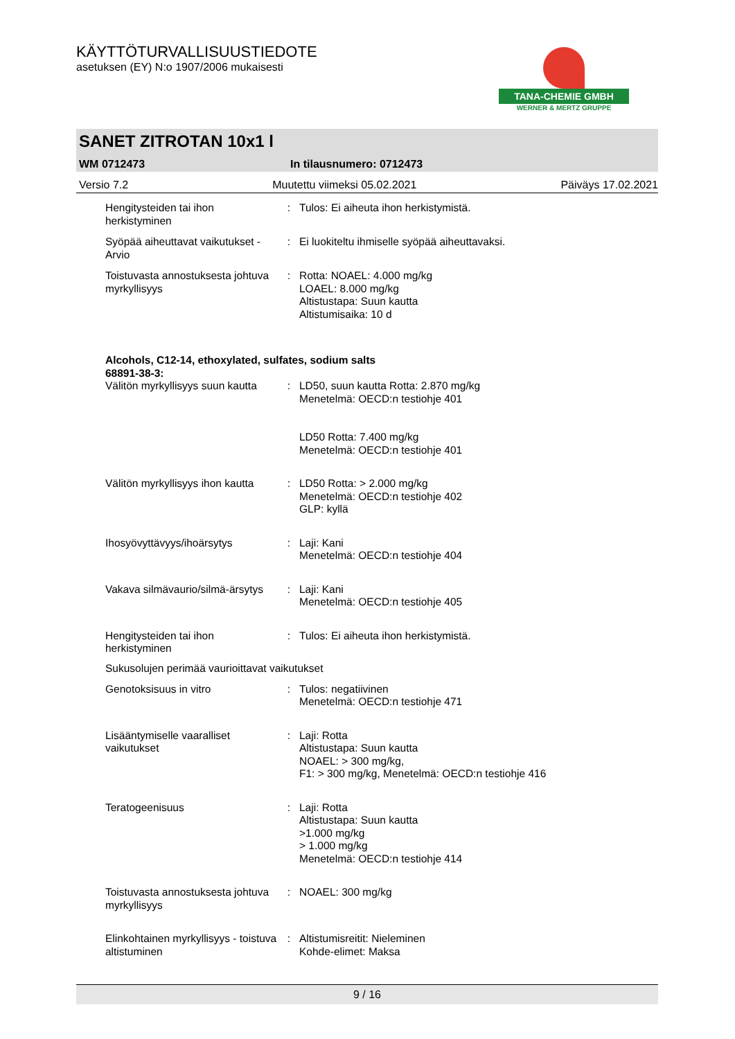KÄYTTÖTURVALLISUUSTIEDOTE
asetuksen (EY) N:o 1907/2006 mukaisesti
TANA-CHEMIE GMBH
WERNER & MERTZ GRUPPE
SANET ZITROTAN 10x1 l
WM 0712473 In tilausnumero: 0712473
Versio 7.2 Muutettu viimeksi 05.02.2021 Päiväys 17.02.2021
Hengitysteiden tai ihon herkistyminen
: Tulos: Ei aiheuta ihon herkistymistä.
Syöpää aiheuttavat vaikutukset - Arvio
: Ei luokiteltu ihmiselle syöpää aiheuttavaksi.
Toistuvasta annostuksesta johtuva myrkyllisyys
: Rotta: NOAEL: 4.000 mg/kg
LOAEL: 8.000 mg/kg
Altistustapa: Suun kautta
Altistumisaika: 10 d
Alcohols, C12-14, ethoxylated, sulfates, sodium salts
68891-38-3:
Välitön myrkyllisyys suun kautta
: LD50, suun kautta Rotta: 2.870 mg/kg
Menetelmä: OECD:n testiohje 401
LD50 Rotta: 7.400 mg/kg
Menetelmä: OECD:n testiohje 401
Välitön myrkyllisyys ihon kautta
: LD50 Rotta: > 2.000 mg/kg
Menetelmä: OECD:n testiohje 402
GLP: kyllä
Ihosyövyttävyys/ihoärsytys : Laji: Kani
Menetelmä: OECD:n testiohje 404
Vakava silmävaurio/silmä-ärsytys
: Laji: Kani
Menetelmä: OECD:n testiohje 405
Hengitysteiden tai ihon herkistyminen
: Tulos: Ei aiheuta ihon herkistymistä.
Sukusolujen perimää vaurioittavat vaikutukset
Genotoksisuus in vitro : Tulos: negatiivinen
Menetelmä: OECD:n testiohje 471
Lisääntymiselle vaaralliset vaikutukset
: Laji: Rotta
Altistustapa: Suun kautta
NOAEL: > 300 mg/kg,
F1: > 300 mg/kg, Menetelmä: OECD:n testiohje 416
Teratogeenisuus : Laji: Rotta
Altistustapa: Suun kautta
>1.000 mg/kg
> 1.000 mg/kg
Menetelmä: OECD:n testiohje 414
Toistuvasta annostuksesta johtuva myrkyllisyys
: NOAEL: 300 mg/kg
Elinkohtainen myrkyllisyys - toistuva altistuminen
: Altistumisreitit: Nieleminen
Kohde-elimet: Maksa
9 / 16